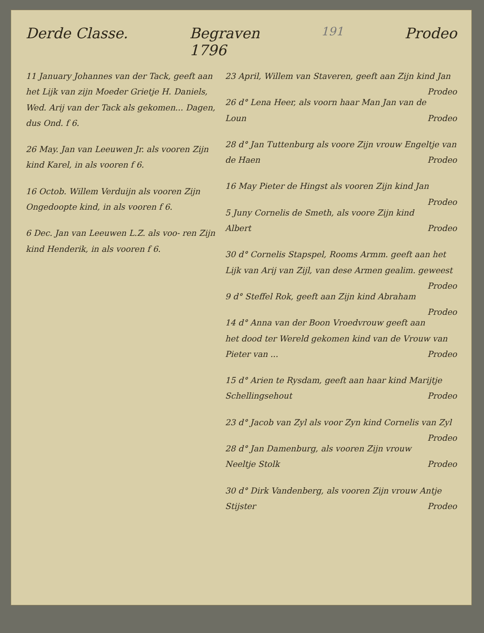Derde Classe. Begraven
1796 191 Prodeo
11 January Johannes van der Tack, geeft aan het Lijk van zijn Moeder Grietje H. Daniels, Wed. Arij van der Tack als gekomen... Dagen, dus Ond. f 6.
26 May. Jan van Leeuwen Jr. als vooren Zijn kind Karel, in als vooren f 6.
16 Octob. Willem Verduijn als vooren Zijn Ongedoopte kind, in als vooren f 6.
6 Dec. Jan van Leeuwen L.Z. als voo- ren Zijn kind Henderik, in als vooren f 6.
23 April, Willem van Staveren, geeft aan Zijn kind Jan Prodeo
26 d° Lena Heer, als voorn haar Man Jan van de Loun Prodeo
28 d° Jan Tuttenburg als voore Zijn vrouw Engeltje van de Haen Prodeo
16 May Pieter de Hingst als vooren Zijn kind Jan Prodeo
5 Juny Cornelis de Smeth, als voore Zijn kind Albert Prodeo
30 d° Cornelis Stapspel, Rooms Armm. geeft aan het Lijk van Arij van Zijl, van dese Armen gealim. geweest Prodeo
9 d° Steffel Rok, geeft aan Zijn kind Abraham Prodeo
14 d° Anna van der Boon Vroedvrouw geeft aan het dood ter Wereld gekomen kind van de Vrouw van Pieter van ... Prodeo
15 d° Arien te Rysdam, geeft aan haar kind Marijtje Schellingsehout Prodeo
23 d° Jacob van Zyl als voor Zyn kind Cornelis van Zyl Prodeo
28 d° Jan Damenburg, als vooren Zijn vrouw Neeltje Stolk Prodeo
30 d° Dirk Vandenberg, als vooren Zijn vrouw Antje Stijster Prodeo